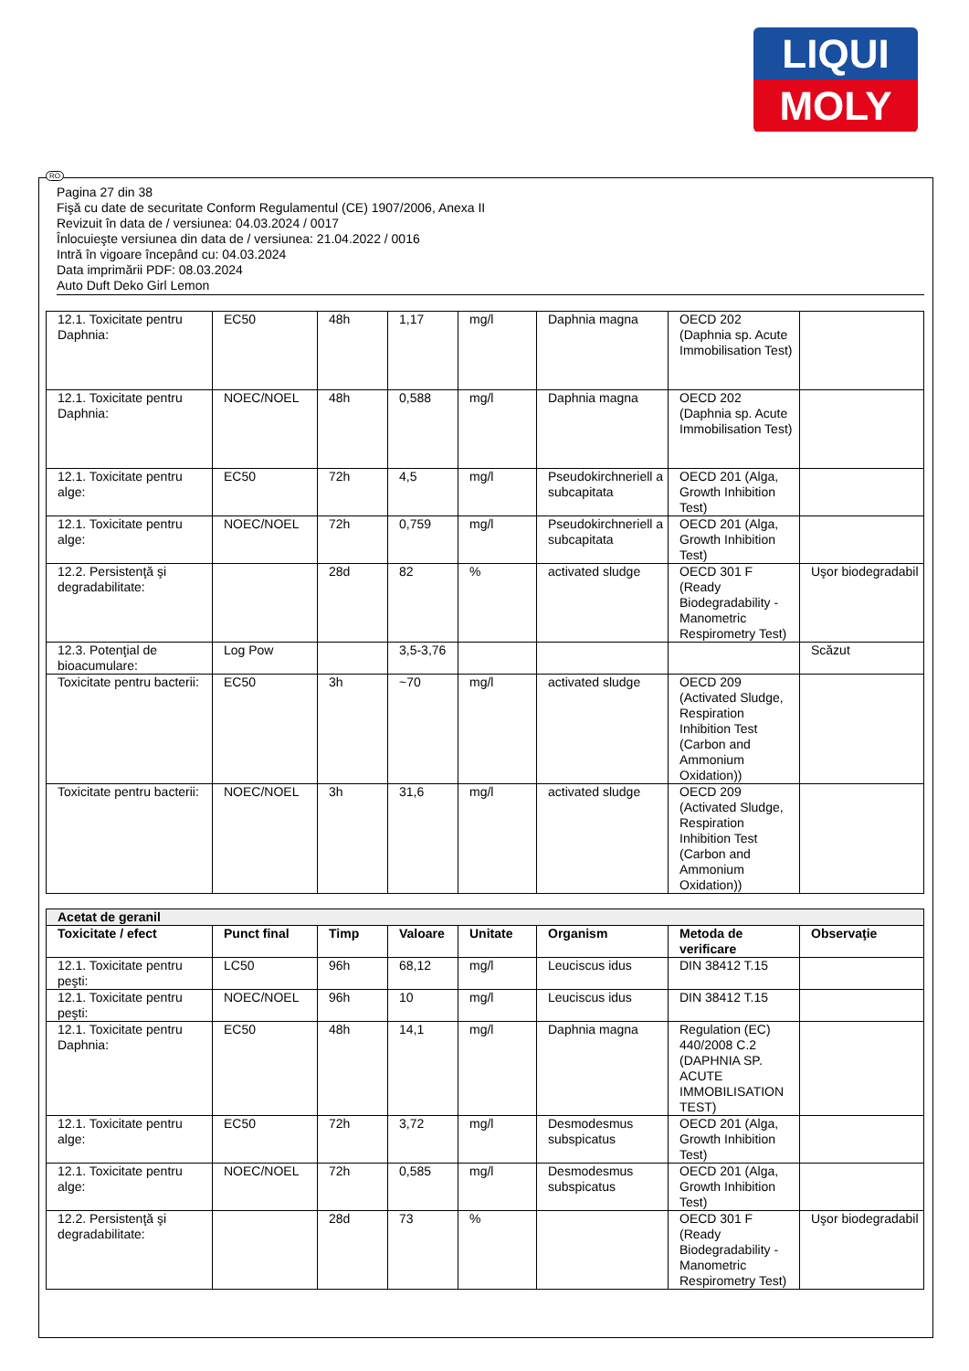LIQUI
MOLY
RO
Pagina 27 din 38
Fişă cu date de securitate Conform Regulamentul (CE) 1907/2006, Anexa II
Revizuit în data de / versiunea: 04.03.2024 / 0017
Înlocuieşte versiunea din data de / versiunea: 21.04.2022 / 0016
Intră în vigoare începând cu: 04.03.2024
Data imprimării PDF: 08.03.2024
Auto Duft Deko Girl Lemon
| 12.1. Toxicitate pentru Daphnia: | EC50 | 48h | 1,17 | mg/l | Daphnia magna | OECD 202 (Daphnia sp. Acute Immobilisation Test) | |
| 12.1. Toxicitate pentru Daphnia: | NOEC/NOEL | 48h | 0,588 | mg/l | Daphnia magna | OECD 202 (Daphnia sp. Acute Immobilisation Test) | |
| 12.1. Toxicitate pentru alge: | EC50 | 72h | 4,5 | mg/l | Pseudokirchneriell a subcapitata | OECD 201 (Alga, Growth Inhibition Test) | |
| 12.1. Toxicitate pentru alge: | NOEC/NOEL | 72h | 0,759 | mg/l | Pseudokirchneriell a subcapitata | OECD 201 (Alga, Growth Inhibition Test) | |
| 12.2. Persistenţă şi degradabilitate: | | 28d | 82 | % | activated sludge | OECD 301 F (Ready Biodegradability - Manometric Respirometry Test) | Uşor biodegradabil |
| 12.3. Potenţial de bioacumulare: | Log Pow | | 3,5-3,76 | | | | Scăzut |
| Toxicitate pentru bacterii: | EC50 | 3h | ~70 | mg/l | activated sludge | OECD 209 (Activated Sludge, Respiration Inhibition Test (Carbon and Ammonium Oxidation)) | |
| Toxicitate pentru bacterii: | NOEC/NOEL | 3h | 31,6 | mg/l | activated sludge | OECD 209 (Activated Sludge, Respiration Inhibition Test (Carbon and Ammonium Oxidation)) | |
| Acetat de geranil | | | | | | | |
| Toxicitate / efect | Punct final | Timp | Valoare | Unitate | Organism | Metoda de verificare | Observaţie |
| 12.1. Toxicitate pentru peşti: | LC50 | 96h | 68,12 | mg/l | Leuciscus idus | DIN 38412 T.15 | |
| 12.1. Toxicitate pentru peşti: | NOEC/NOEL | 96h | 10 | mg/l | Leuciscus idus | DIN 38412 T.15 | |
| 12.1. Toxicitate pentru Daphnia: | EC50 | 48h | 14,1 | mg/l | Daphnia magna | Regulation (EC) 440/2008 C.2 (DAPHNIA SP. ACUTE IMMOBILISATION TEST) | |
| 12.1. Toxicitate pentru alge: | EC50 | 72h | 3,72 | mg/l | Desmodesmus subspicatus | OECD 201 (Alga, Growth Inhibition Test) | |
| 12.1. Toxicitate pentru alge: | NOEC/NOEL | 72h | 0,585 | mg/l | Desmodesmus subspicatus | OECD 201 (Alga, Growth Inhibition Test) | |
| 12.2. Persistenţă şi degradabilitate: | | 28d | 73 | % | | OECD 301 F (Ready Biodegradability - Manometric Respirometry Test) | Uşor biodegradabil |